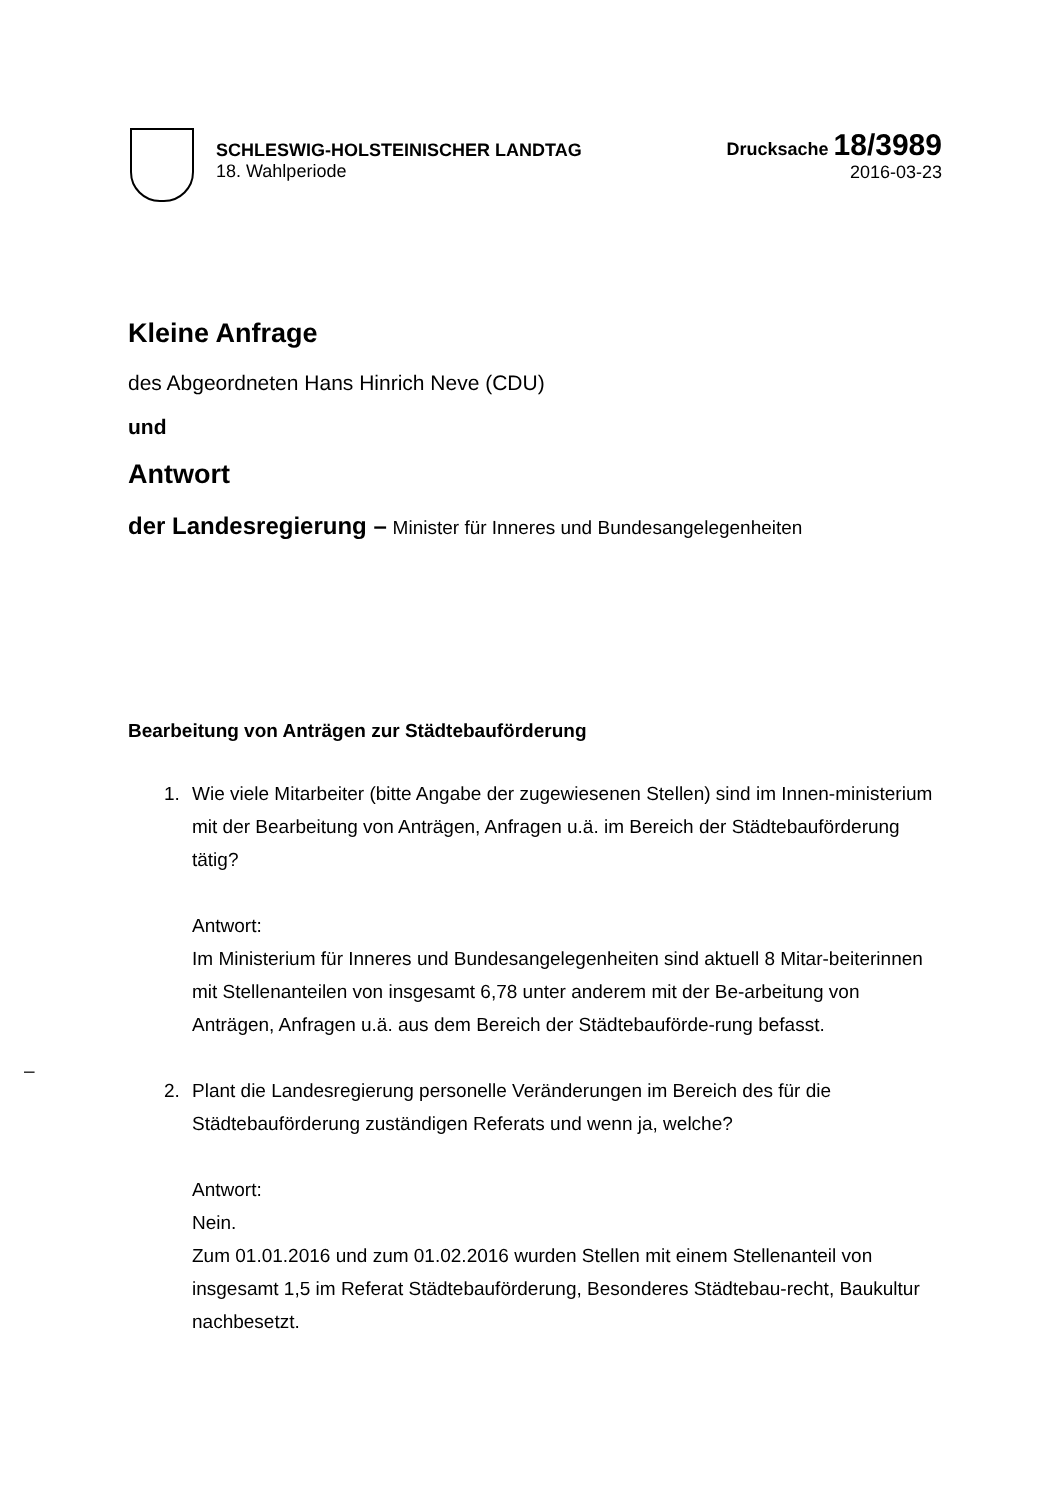SCHLESWIG-HOLSTEINISCHER LANDTAG
18. Wahlperiode
Drucksache 18/3989
2016-03-23
Kleine Anfrage
des Abgeordneten Hans Hinrich Neve (CDU)
und
Antwort
der Landesregierung – Minister für Inneres und Bundesangelegenheiten
Bearbeitung von Anträgen zur Städtebauförderung
1. Wie viele Mitarbeiter (bitte Angabe der zugewiesenen Stellen) sind im Innen-ministerium mit der Bearbeitung von Anträgen, Anfragen u.ä. im Bereich der Städtebauförderung tätig?
Antwort:
Im Ministerium für Inneres und Bundesangelegenheiten sind aktuell 8 Mitar-beiterinnen mit Stellenanteilen von insgesamt 6,78 unter anderem mit der Be-arbeitung von Anträgen, Anfragen u.ä. aus dem Bereich der Städtebauförde-rung befasst.
2. Plant die Landesregierung personelle Veränderungen im Bereich des für die Städtebauförderung zuständigen Referats und wenn ja, welche?
Antwort:
Nein.
Zum 01.01.2016 und zum 01.02.2016 wurden Stellen mit einem Stellenanteil von insgesamt 1,5 im Referat Städtebauförderung, Besonderes Städtebau-recht, Baukultur nachbesetzt.
–